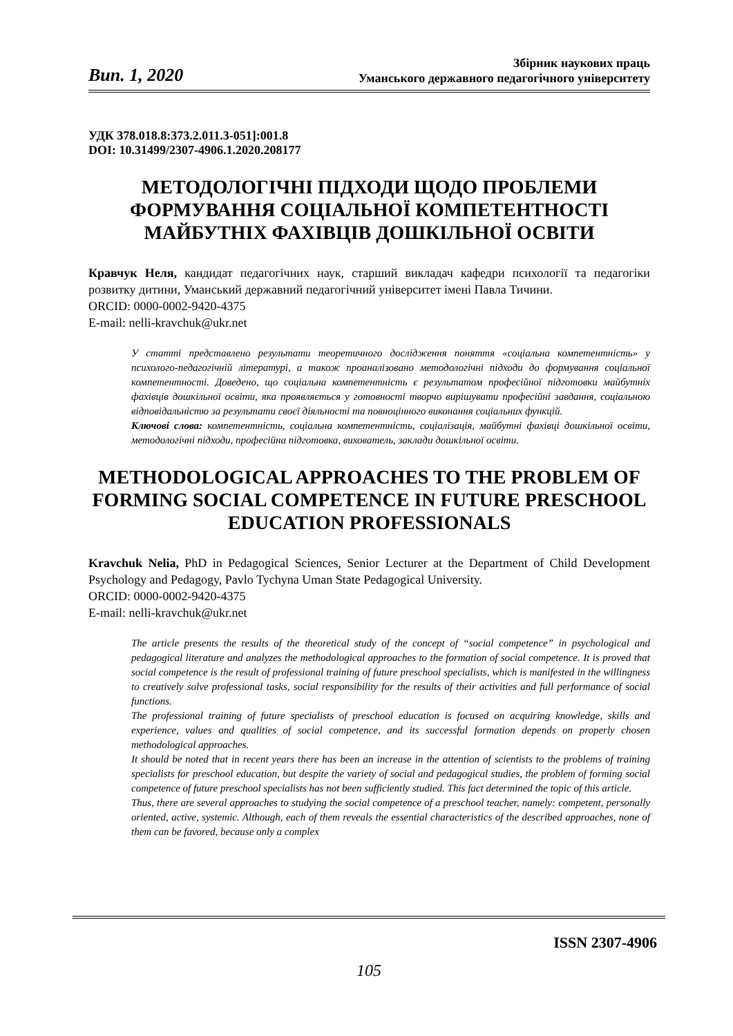Вип. 1, 2020
Збірник наукових праць
Уманського державного педагогічного університету
УДК 378.018.8:373.2.011.3-051]:001.8
DOI: 10.31499/2307-4906.1.2020.208177
МЕТОДОЛОГІЧНІ ПІДХОДИ ЩОДО ПРОБЛЕМИ ФОРМУВАННЯ СОЦІАЛЬНОЇ КОМПЕТЕНТНОСТІ МАЙБУТНІХ ФАХІВЦІВ ДОШКІЛЬНОЇ ОСВІТИ
Кравчук Неля, кандидат педагогічних наук, старший викладач кафедри психології та педагогіки розвитку дитини, Уманський державний педагогічний університет імені Павла Тичини.
ORCID: 0000-0002-9420-4375
E-mail: nelli-kravchuk@ukr.net
У статті представлено результати теоретичного дослідження поняття «соціальна компетентність» у психолого-педагогічній літературі, а також проаналізовано методологічні підходи до формування соціальної компетентності. Доведено, що соціальна компетентність є результатом професійної підготовки майбутніх фахівців дошкільної освіти, яка проявляється у готовності творчо вирішувати професійні завдання, соціальною відповідальністю за результати своєї діяльності та повноцінного виконання соціальних функцій.
Ключові слова: компетентність, соціальна компетентність, соціалізація, майбутні фахівці дошкільної освіти, методологічні підходи, професійна підготовка, вихователь, заклади дошкільної освіти.
METHODOLOGICAL APPROACHES TO THE PROBLEM OF FORMING SOCIAL COMPETENCE IN FUTURE PRESCHOOL EDUCATION PROFESSIONALS
Kravchuk Nelia, PhD in Pedagogical Sciences, Senior Lecturer at the Department of Child Development Psychology and Pedagogy, Pavlo Tychyna Uman State Pedagogical University.
ORCID: 0000-0002-9420-4375
E-mail: nelli-kravchuk@ukr.net
The article presents the results of the theoretical study of the concept of “social competence” in psychological and pedagogical literature and analyzes the methodological approaches to the formation of social competence. It is proved that social competence is the result of professional training of future preschool specialists, which is manifested in the willingness to creatively solve professional tasks, social responsibility for the results of their activities and full performance of social functions.
The professional training of future specialists of preschool education is focused on acquiring knowledge, skills and experience, values and qualities of social competence, and its successful formation depends on properly chosen methodological approaches.
It should be noted that in recent years there has been an increase in the attention of scientists to the problems of training specialists for preschool education, but despite the variety of social and pedagogical studies, the problem of forming social competence of future preschool specialists has not been sufficiently studied. This fact determined the topic of this article.
Thus, there are several approaches to studying the social competence of a preschool teacher, namely: competent, personally oriented, active, systemic. Although, each of them reveals the essential characteristics of the described approaches, none of them can be favored, because only a complex
ISSN 2307-4906
105